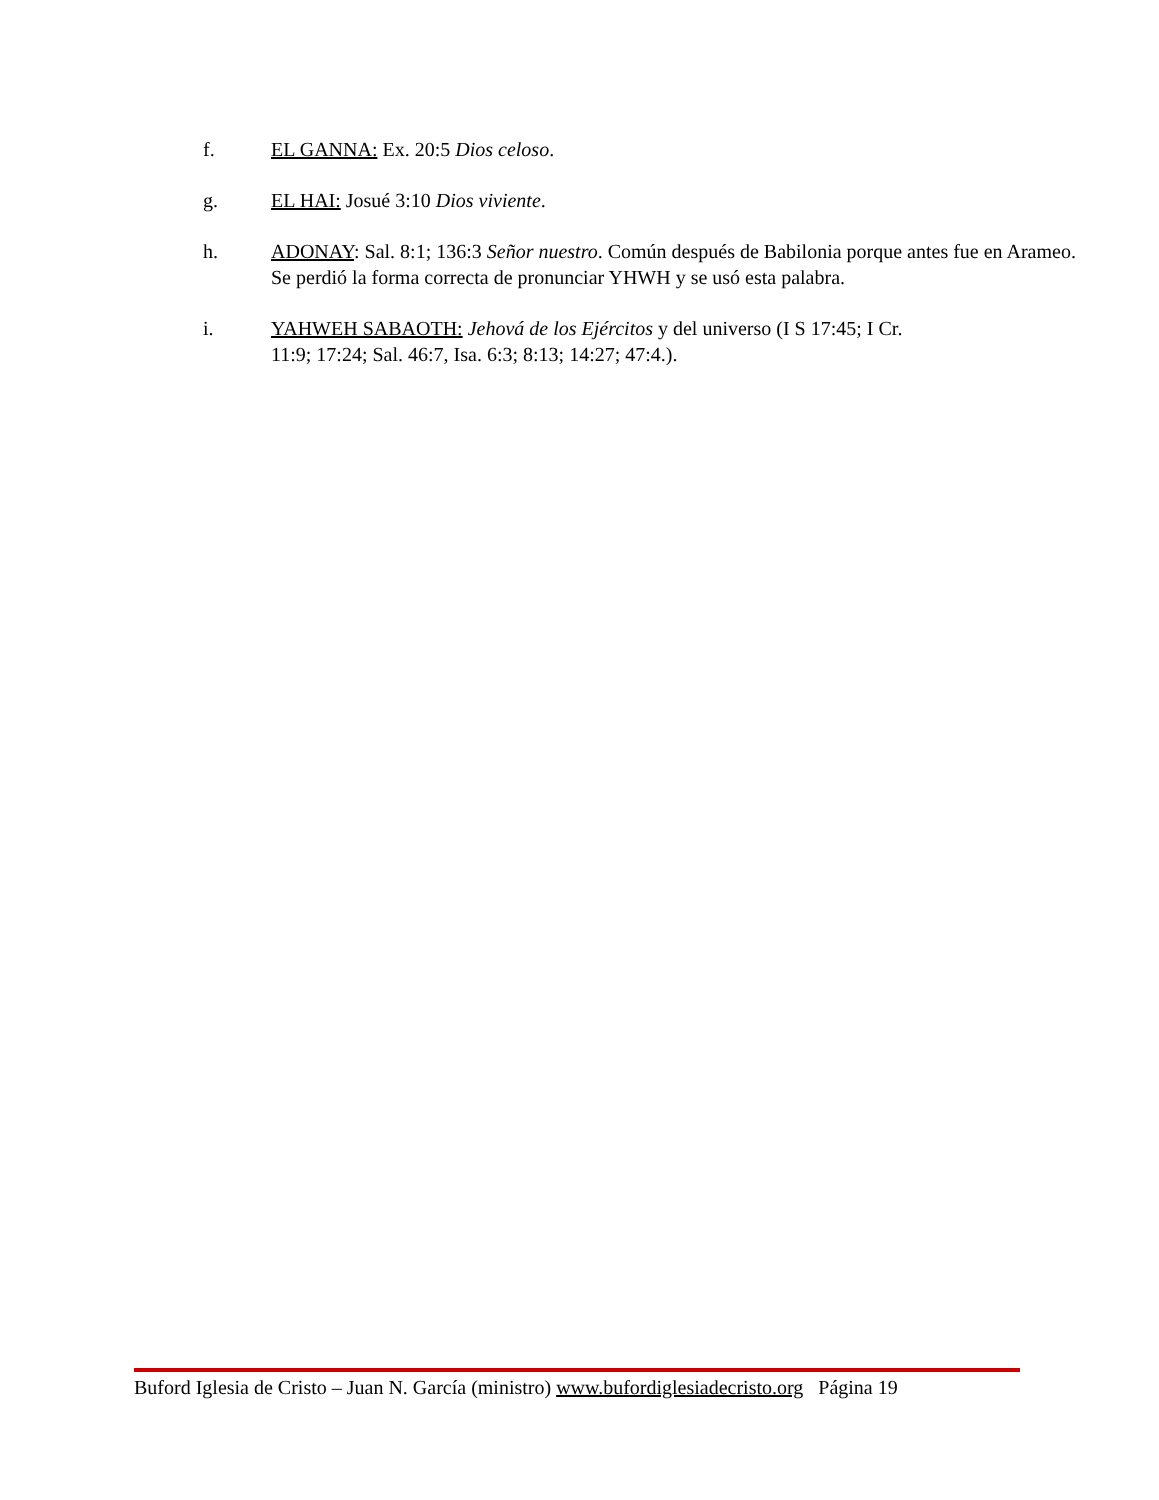f. EL GANNA: Ex. 20:5 Dios celoso.
g. EL HAI: Josué 3:10 Dios viviente.
h. ADONAY: Sal. 8:1; 136:3 Señor nuestro. Común después de Babilonia porque antes fue en Arameo. Se perdió la forma correcta de pronunciar YHWH y se usó esta palabra.
i. YAHWEH SABAOTH: Jehová de los Ejércitos y del universo (I S 17:45; I Cr.
11:9; 17:24; Sal. 46:7, Isa. 6:3; 8:13; 14:27; 47:4.).
Buford Iglesia de Cristo – Juan N. García (ministro) www.bufordiglesiadecristo.org Página 19